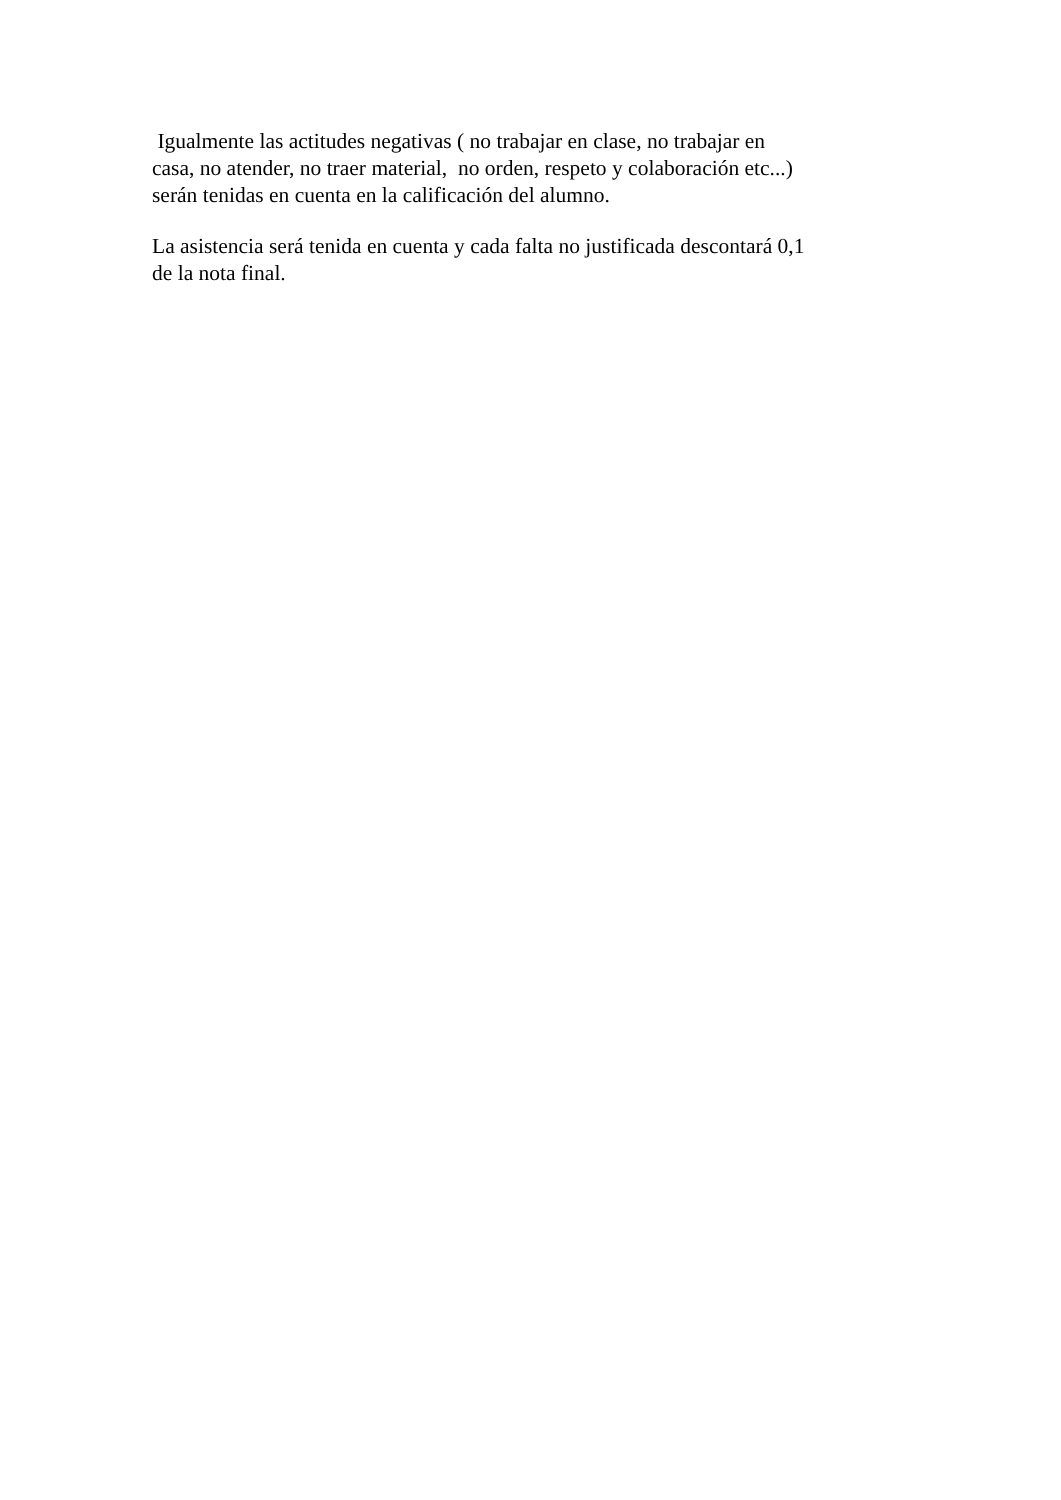Igualmente las actitudes negativas ( no trabajar en clase, no trabajar en
casa, no atender, no traer material, no orden, respeto y colaboración etc...)
serán tenidas en cuenta en la calificación del alumno.
La asistencia será tenida en cuenta y cada falta no justificada descontará 0,1
de la nota final.